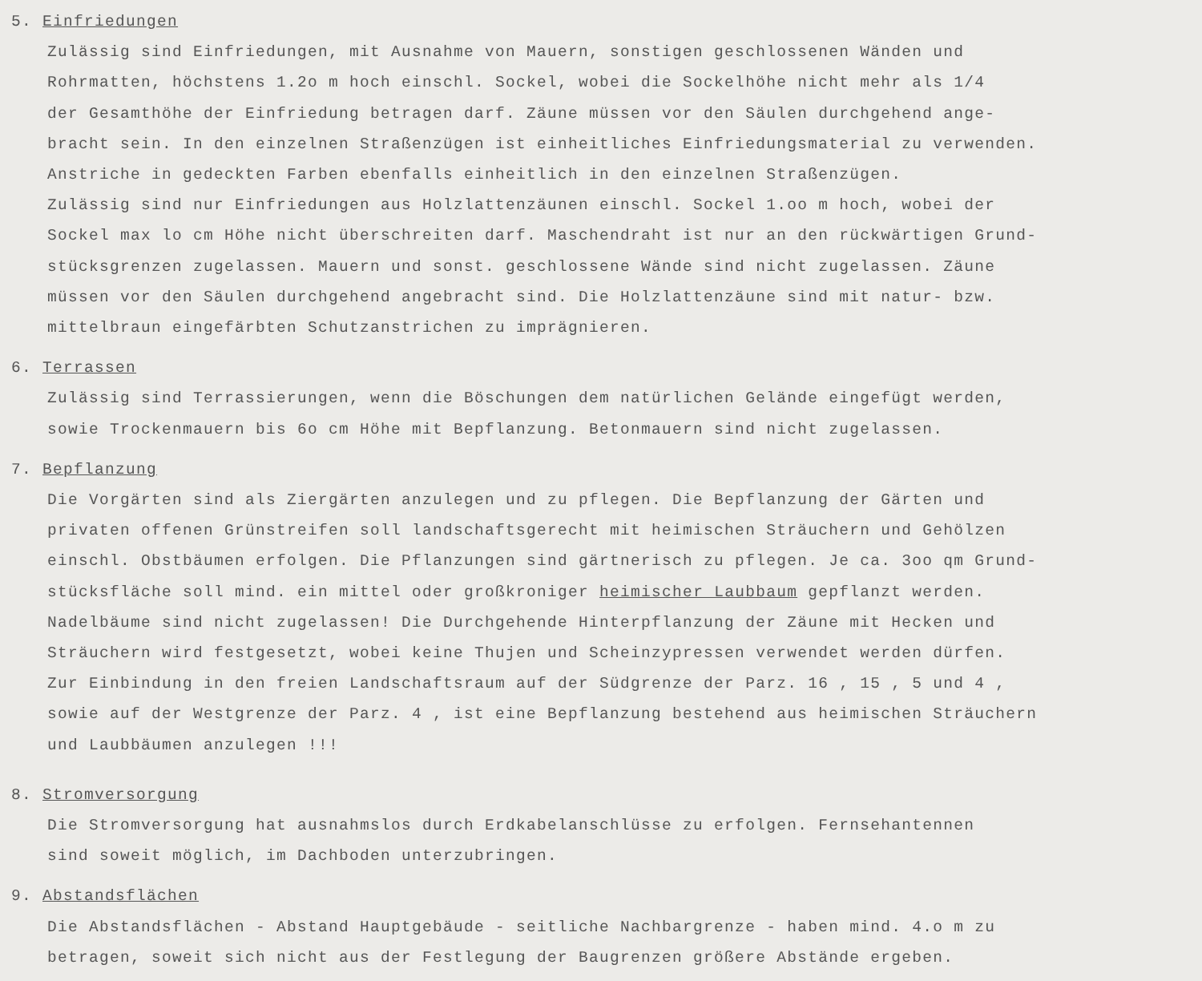5. Einfriedungen
Zulässig sind Einfriedungen, mit Ausnahme von Mauern, sonstigen geschlossenen Wänden und
Rohrmatten, höchstens 1.2o m hoch einschl. Sockel, wobei die Sockelhöhe nicht mehr als 1/4
der Gesamthöhe der Einfriedung betragen darf. Zäune müssen vor den Säulen durchgehend ange-
bracht sein. In den einzelnen Straßenzügen ist einheitliches Einfriedungsmaterial zu verwenden.
Anstriche in gedeckten Farben ebenfalls einheitlich in den einzelnen Straßenzügen.
Zulässig sind nur Einfriedungen aus Holzlattenzäunen einschl. Sockel 1.oo m hoch, wobei der
Sockel max lo cm Höhe nicht überschreiten darf. Maschendraht ist nur an den rückwärtigen Grund-
stücksgrenzen zugelassen. Mauern und sonst. geschlossene Wände sind nicht zugelassen. Zäune
müssen vor den Säulen durchgehend angebracht sind. Die Holzlattenzäune sind mit natur- bzw.
mittelbraun eingefärbten Schutzanstrichen zu imprägnieren.
6. Terrassen
Zulässig sind Terrassierungen, wenn die Böschungen dem natürlichen Gelände eingefügt werden,
sowie Trockenmauern bis 6o cm Höhe mit Bepflanzung. Betonmauern sind nicht zugelassen.
7. Bepflanzung
Die Vorgärten sind als Ziergärten anzulegen und zu pflegen. Die Bepflanzung der Gärten und
privaten offenen Grünstreifen soll landschaftsgerecht mit heimischen Sträuchern und Gehölzen
einschl. Obstbäumen erfolgen. Die Pflanzungen sind gärtnerisch zu pflegen. Je ca. 3oo qm Grund-
stücksfläche soll mind. ein mittel oder großkroniger heimischer Laubbaum gepflanzt werden.
Nadelbäume sind nicht zugelassen! Die Durchgehende Hinterpflanzung der Zäune mit Hecken und
Sträuchern wird festgesetzt, wobei keine Thujen und Scheinzypressen verwendet werden dürfen.
Zur Einbindung in den freien Landschaftsraum auf der Südgrenze der Parz. 16 , 15 , 5 und 4 ,
sowie auf der Westgrenze der Parz. 4 , ist eine Bepflanzung bestehend aus heimischen Sträuchern
und Laubbäumen anzulegen !!!
8. Stromversorgung
Die Stromversorgung hat ausnahmslos durch Erdkabelanschlüsse zu erfolgen. Fernsehantennen
sind soweit möglich, im Dachboden unterzubringen.
9. Abstandsflächen
Die Abstandsflächen - Abstand Hauptgebäude - seitliche Nachbargrenze - haben mind. 4.o m zu
betragen, soweit sich nicht aus der Festlegung der Baugrenzen größere Abstände ergeben.